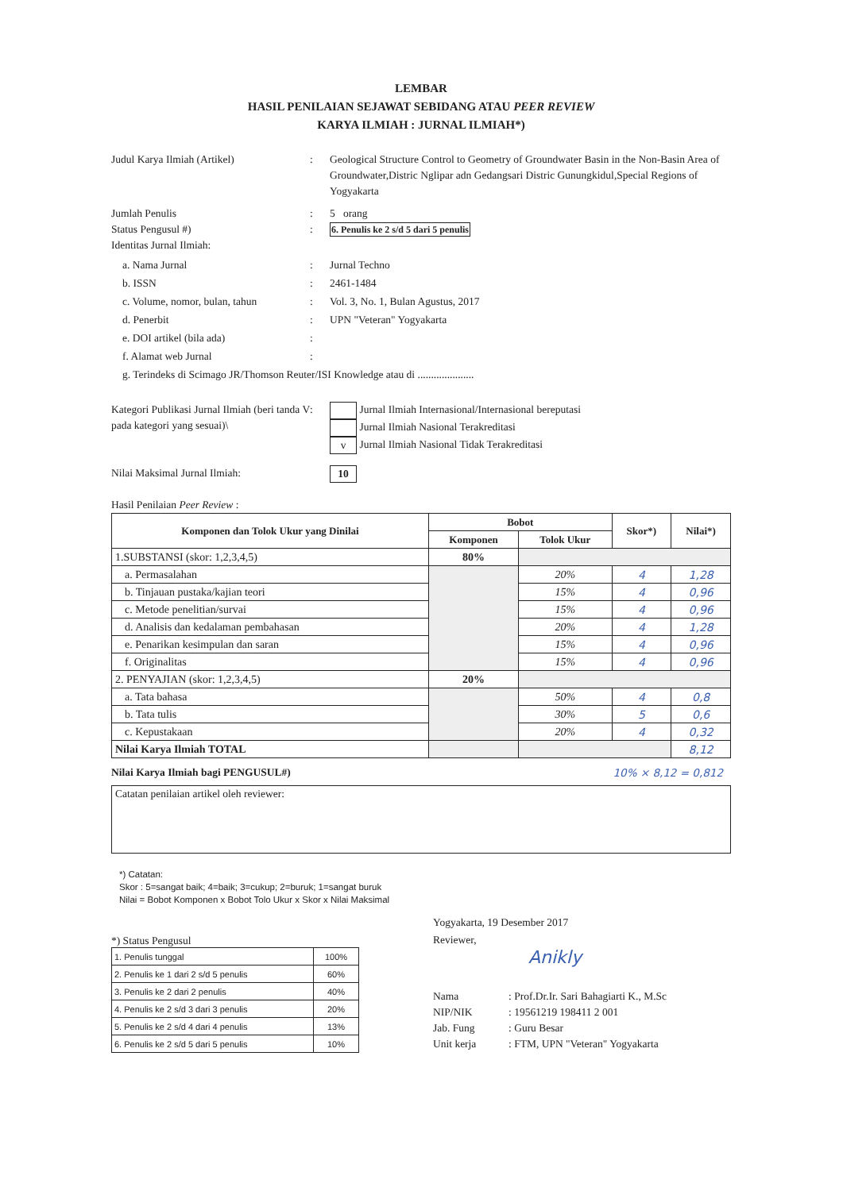LEMBAR
HASIL PENILAIAN SEJAWAT SEBIDANG ATAU PEER REVIEW
KARYA ILMIAH : JURNAL ILMIAH*)
Judul Karya Ilmiah (Artikel) : Geological Structure Control to Geometry of Groundwater Basin in the Non-Basin Area of Groundwater,Distric Nglipar adn Gedangsari Distric Gunungkidul,Special Regions of Yogyakarta
Jumlah Penulis : 5 orang
Status Pengusul #) : 6. Penulis ke 2 s/d 5 dari 5 penulis
Identitas Jurnal Ilmiah:
a. Nama Jurnal : Jurnal Techno
b. ISSN : 2461-1484
c. Volume, nomor, bulan, tahun
: Vol. 3, No. 1, Bulan Agustus, 2017
d. Penerbit : UPN "Veteran" Yogyakarta
e. DOI artikel (bila ada) :
f. Alamat web Jurnal :
g. Terindeks di Scimago JR/Thomson Reuter/ISI Knowledge atau di .....................
Kategori Publikasi Jurnal Ilmiah (beri tanda V pada kategori yang sesuai)\
: Jurnal Ilmiah Internasional/Internasional bereputasi
Jurnal Ilmiah Nasional Terakreditasi
v Jurnal Ilmiah Nasional Tidak Terakreditasi
Nilai Maksimal Jurnal Ilmiah:
10
Hasil Penilaian Peer Review :
| Komponen dan Tolok Ukur yang Dinilai | Bobot | | Skor*) | Nilai*) |
| --- | --- | --- | --- | --- |
| | Komponen | Tolok Ukur | | |
| 1.SUBSTANSI (skor: 1,2,3,4,5) | 80% | | | |
| a. Permasalahan | | 20% | 4 | 1,28 |
| b. Tinjauan pustaka/kajian teori | | 15% | 4 | 0,96 |
| c. Metode penelitian/survai | | 15% | 4 | 0,96 |
| d. Analisis dan kedalaman pembahasan | | 20% | 4 | 1,28 |
| e. Penarikan kesimpulan dan saran | | 15% | 4 | 0,96 |
| f. Originalitas | | 15% | 4 | 0,96 |
| 2. PENYAJIAN (skor: 1,2,3,4,5) | 20% | | | |
| a. Tata bahasa | | 50% | 4 | 0,8 |
| b. Tata tulis | | 30% | 5 | 0,6 |
| c. Kepustakaan | | 20% | 4 | 0,32 |
| Nilai Karya Ilmiah TOTAL | | | | 8,12 |
Nilai Karya Ilmiah bagi PENGUSUL#) 10% × 8,12 = 0,812
Catatan penilaian artikel oleh reviewer:
*) Catatan:
Skor : 5=sangat baik; 4=baik; 3=cukup; 2=buruk; 1=sangat buruk
Nilai = Bobot Komponen x Bobot Tolo Ukur x Skor x Nilai Maksimal
*) Status Pengusul
| 1. Penulis tunggal | 100% |
| 2. Penulis ke 1 dari 2 s/d 5 penulis | 60% |
| 3. Penulis ke 2 dari 2 penulis | 40% |
| 4. Penulis ke 2 s/d 3 dari 3 penulis | 20% |
| 5. Penulis ke 2 s/d 4 dari 4 penulis | 13% |
| 6. Penulis ke 2 s/d 5 dari 5 penulis | 10% |
Yogyakarta, 19 Desember 2017
Reviewer,
Anikly
Nama : Prof.Dr.Ir. Sari Bahagiarti K., M.Sc
NIP/NIK : 19561219 198411 2 001
Jab. Fung : Guru Besar
Unit kerja : FTM, UPN "Veteran" Yogyakarta